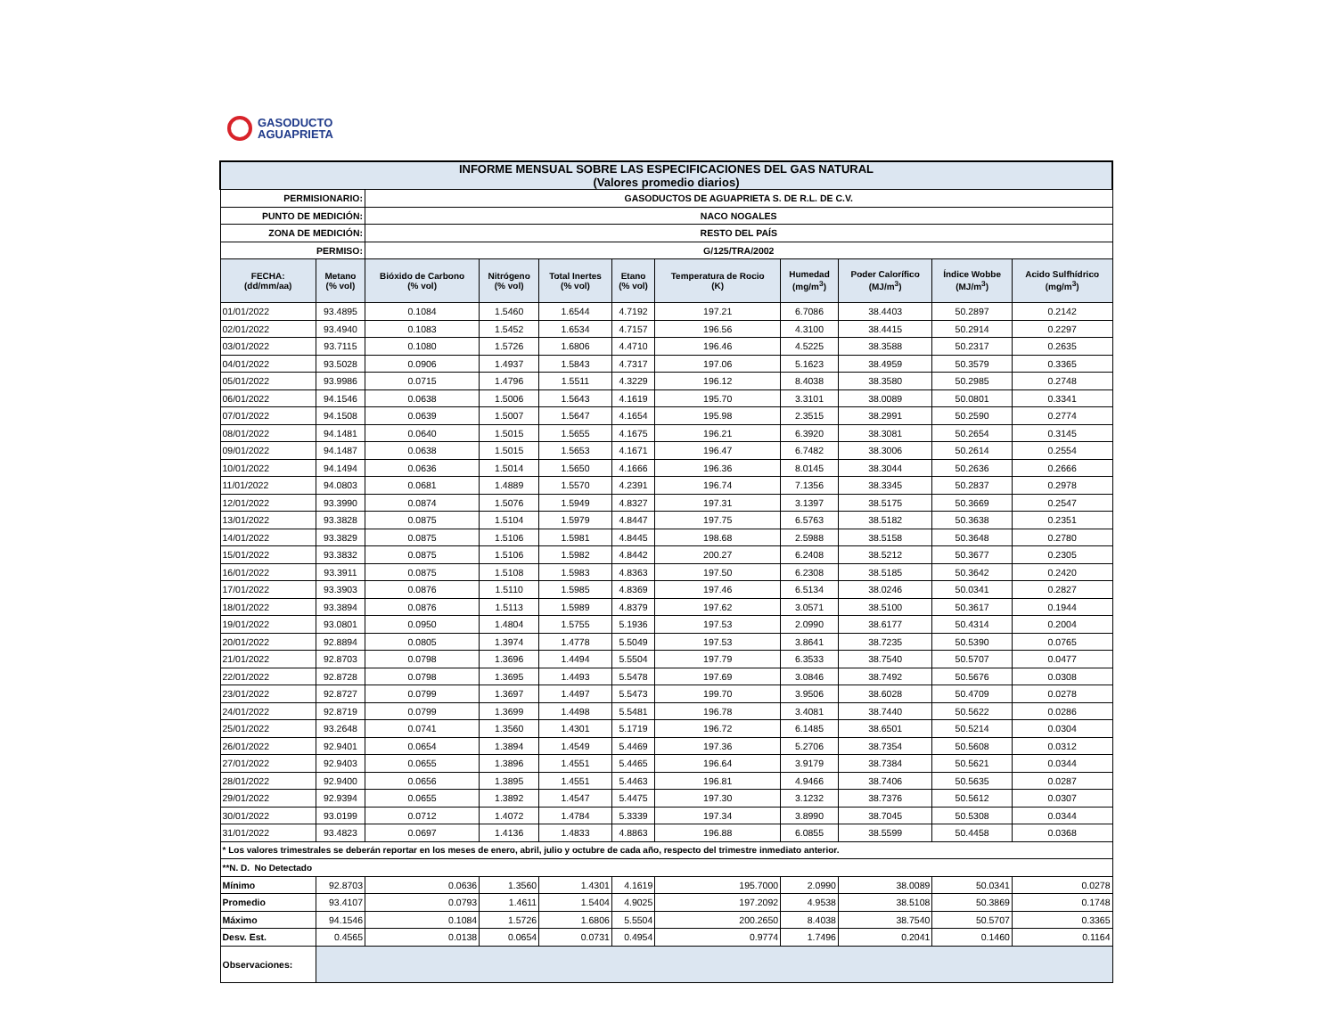GASODUCTO
AGUAPRIETA
| INFORME MENSUAL SOBRE LAS ESPECIFICACIONES DEL GAS NATURAL (Valores promedio diarios) | | | | | | | | | | |
| PERMISIONARIO: | | GASODUCTOS DE AGUAPRIETA S. DE R.L. DE C.V. | | | | | | | | |
| PUNTO DE MEDICIÓN: | | NACO NOGALES | | | | | | | | |
| ZONA DE MEDICIÓN: | | RESTO DEL PAÍS | | | | | | | | |
| PERMISO: | | G/125/TRA/2002 | | | | | | | | |
| FECHA: (dd/mm/aa) | Metano (% vol) | Bióxido de Carbono (% vol) | Nitrógeno (% vol) | Total Inertes (% vol) | Etano (% vol) | Temperatura de Rocio (K) | Humedad (mg/m<sup>3</sup>) | Poder Calorífico (MJ/m<sup>3</sup>) | Índice Wobbe (MJ/m<sup>3</sup>) | Acido Sulfhídrico (mg/m<sup>3</sup>) |
| 01/01/2022 | 93.4895 | 0.1084 | 1.5460 | 1.6544 | 4.7192 | 197.21 | 6.7086 | 38.4403 | 50.2897 | 0.2142 |
| 02/01/2022 | 93.4940 | 0.1083 | 1.5452 | 1.6534 | 4.7157 | 196.56 | 4.3100 | 38.4415 | 50.2914 | 0.2297 |
| 03/01/2022 | 93.7115 | 0.1080 | 1.5726 | 1.6806 | 4.4710 | 196.46 | 4.5225 | 38.3588 | 50.2317 | 0.2635 |
| 04/01/2022 | 93.5028 | 0.0906 | 1.4937 | 1.5843 | 4.7317 | 197.06 | 5.1623 | 38.4959 | 50.3579 | 0.3365 |
| 05/01/2022 | 93.9986 | 0.0715 | 1.4796 | 1.5511 | 4.3229 | 196.12 | 8.4038 | 38.3580 | 50.2985 | 0.2748 |
| 06/01/2022 | 94.1546 | 0.0638 | 1.5006 | 1.5643 | 4.1619 | 195.70 | 3.3101 | 38.0089 | 50.0801 | 0.3341 |
| 07/01/2022 | 94.1508 | 0.0639 | 1.5007 | 1.5647 | 4.1654 | 195.98 | 2.3515 | 38.2991 | 50.2590 | 0.2774 |
| 08/01/2022 | 94.1481 | 0.0640 | 1.5015 | 1.5655 | 4.1675 | 196.21 | 6.3920 | 38.3081 | 50.2654 | 0.3145 |
| 09/01/2022 | 94.1487 | 0.0638 | 1.5015 | 1.5653 | 4.1671 | 196.47 | 6.7482 | 38.3006 | 50.2614 | 0.2554 |
| 10/01/2022 | 94.1494 | 0.0636 | 1.5014 | 1.5650 | 4.1666 | 196.36 | 8.0145 | 38.3044 | 50.2636 | 0.2666 |
| 11/01/2022 | 94.0803 | 0.0681 | 1.4889 | 1.5570 | 4.2391 | 196.74 | 7.1356 | 38.3345 | 50.2837 | 0.2978 |
| 12/01/2022 | 93.3990 | 0.0874 | 1.5076 | 1.5949 | 4.8327 | 197.31 | 3.1397 | 38.5175 | 50.3669 | 0.2547 |
| 13/01/2022 | 93.3828 | 0.0875 | 1.5104 | 1.5979 | 4.8447 | 197.75 | 6.5763 | 38.5182 | 50.3638 | 0.2351 |
| 14/01/2022 | 93.3829 | 0.0875 | 1.5106 | 1.5981 | 4.8445 | 198.68 | 2.5988 | 38.5158 | 50.3648 | 0.2780 |
| 15/01/2022 | 93.3832 | 0.0875 | 1.5106 | 1.5982 | 4.8442 | 200.27 | 6.2408 | 38.5212 | 50.3677 | 0.2305 |
| 16/01/2022 | 93.3911 | 0.0875 | 1.5108 | 1.5983 | 4.8363 | 197.50 | 6.2308 | 38.5185 | 50.3642 | 0.2420 |
| 17/01/2022 | 93.3903 | 0.0876 | 1.5110 | 1.5985 | 4.8369 | 197.46 | 6.5134 | 38.0246 | 50.0341 | 0.2827 |
| 18/01/2022 | 93.3894 | 0.0876 | 1.5113 | 1.5989 | 4.8379 | 197.62 | 3.0571 | 38.5100 | 50.3617 | 0.1944 |
| 19/01/2022 | 93.0801 | 0.0950 | 1.4804 | 1.5755 | 5.1936 | 197.53 | 2.0990 | 38.6177 | 50.4314 | 0.2004 |
| 20/01/2022 | 92.8894 | 0.0805 | 1.3974 | 1.4778 | 5.5049 | 197.53 | 3.8641 | 38.7235 | 50.5390 | 0.0765 |
| 21/01/2022 | 92.8703 | 0.0798 | 1.3696 | 1.4494 | 5.5504 | 197.79 | 6.3533 | 38.7540 | 50.5707 | 0.0477 |
| 22/01/2022 | 92.8728 | 0.0798 | 1.3695 | 1.4493 | 5.5478 | 197.69 | 3.0846 | 38.7492 | 50.5676 | 0.0308 |
| 23/01/2022 | 92.8727 | 0.0799 | 1.3697 | 1.4497 | 5.5473 | 199.70 | 3.9506 | 38.6028 | 50.4709 | 0.0278 |
| 24/01/2022 | 92.8719 | 0.0799 | 1.3699 | 1.4498 | 5.5481 | 196.78 | 3.4081 | 38.7440 | 50.5622 | 0.0286 |
| 25/01/2022 | 93.2648 | 0.0741 | 1.3560 | 1.4301 | 5.1719 | 196.72 | 6.1485 | 38.6501 | 50.5214 | 0.0304 |
| 26/01/2022 | 92.9401 | 0.0654 | 1.3894 | 1.4549 | 5.4469 | 197.36 | 5.2706 | 38.7354 | 50.5608 | 0.0312 |
| 27/01/2022 | 92.9403 | 0.0655 | 1.3896 | 1.4551 | 5.4465 | 196.64 | 3.9179 | 38.7384 | 50.5621 | 0.0344 |
| 28/01/2022 | 92.9400 | 0.0656 | 1.3895 | 1.4551 | 5.4463 | 196.81 | 4.9466 | 38.7406 | 50.5635 | 0.0287 |
| 29/01/2022 | 92.9394 | 0.0655 | 1.3892 | 1.4547 | 5.4475 | 197.30 | 3.1232 | 38.7376 | 50.5612 | 0.0307 |
| 30/01/2022 | 93.0199 | 0.0712 | 1.4072 | 1.4784 | 5.3339 | 197.34 | 3.8990 | 38.7045 | 50.5308 | 0.0344 |
| 31/01/2022 | 93.4823 | 0.0697 | 1.4136 | 1.4833 | 4.8863 | 196.88 | 6.0855 | 38.5599 | 50.4458 | 0.0368 |
| * Los valores trimestrales se deberán reportar en los meses de enero, abril, julio y octubre de cada año, respecto del trimestre inmediato anterior. | | | | | | | | | | |
| **N. D. No Detectado | | | | | | | | | | |
| Mínimo | 92.8703 | 0.0636 | 1.3560 | 1.4301 | 4.1619 | 195.7000 | 2.0990 | 38.0089 | 50.0341 | 0.0278 |
| Promedio | 93.4107 | 0.0793 | 1.4611 | 1.5404 | 4.9025 | 197.2092 | 4.9538 | 38.5108 | 50.3869 | 0.1748 |
| Máximo | 94.1546 | 0.1084 | 1.5726 | 1.6806 | 5.5504 | 200.2650 | 8.4038 | 38.7540 | 50.5707 | 0.3365 |
| Desv. Est. | 0.4565 | 0.0138 | 0.0654 | 0.0731 | 0.4954 | 0.9774 | 1.7496 | 0.2041 | 0.1460 | 0.1164 |
| Observaciones: | | | | | | | | | | |